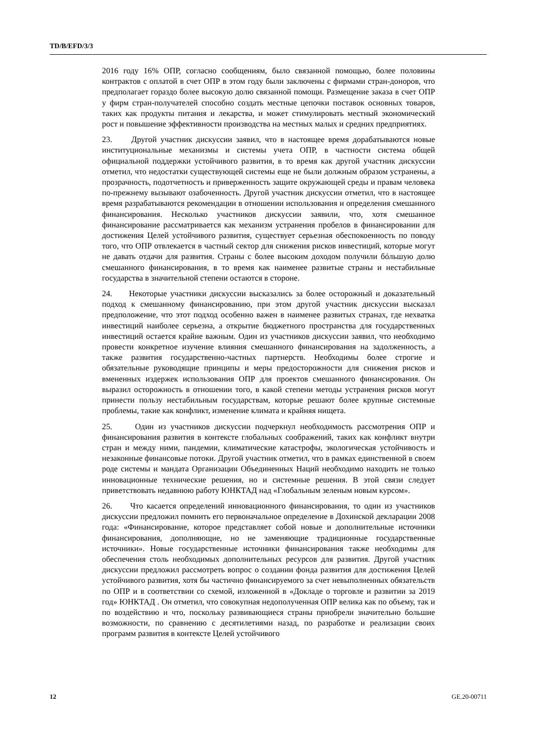TD/B/EFD/3/3
2016 году 16% ОПР, согласно сообщениям, было связанной помощью, более половины контрактов с оплатой в счет ОПР в этом году были заключены с фирмами стран-доноров, что предполагает гораздо более высокую долю связанной помощи. Размещение заказа в счет ОПР у фирм стран-получателей способно создать местные цепочки поставок основных товаров, таких как продукты питания и лекарства, и может стимулировать местный экономический рост и повышение эффективности производства на местных малых и средних предприятиях.
23. Другой участник дискуссии заявил, что в настоящее время дорабатываются новые институциональные механизмы и системы учета ОПР, в частности система общей официальной поддержки устойчивого развития, в то время как другой участник дискуссии отметил, что недостатки существующей системы еще не были должным образом устранены, а прозрачность, подотчетность и приверженность защите окружающей среды и правам человека по-прежнему вызывают озабоченность. Другой участник дискуссии отметил, что в настоящее время разрабатываются рекомендации в отношении использования и определения смешанного финансирования. Несколько участников дискуссии заявили, что, хотя смешанное финансирование рассматривается как механизм устранения пробелов в финансировании для достижения Целей устойчивого развития, существует серьезная обеспокоенность по поводу того, что ОПР отвлекается в частный сектор для снижения рисков инвестиций, которые могут не давать отдачи для развития. Страны с более высоким доходом получили бóльшую долю смешанного финансирования, в то время как наименее развитые страны и нестабильные государства в значительной степени остаются в стороне.
24. Некоторые участники дискуссии высказались за более осторожный и доказательный подход к смешанному финансированию, при этом другой участник дискуссии высказал предположение, что этот подход особенно важен в наименее развитых странах, где нехватка инвестиций наиболее серьезна, а открытие бюджетного пространства для государственных инвестиций остается крайне важным. Один из участников дискуссии заявил, что необходимо провести конкретное изучение влияния смешанного финансирования на задолженность, а также развития государственно-частных партнерств. Необходимы более строгие и обязательные руководящие принципы и меры предосторожности для снижения рисков и вмененных издержек использования ОПР для проектов смешанного финансирования. Он выразил осторожность в отношении того, в какой степени методы устранения рисков могут принести пользу нестабильным государствам, которые решают более крупные системные проблемы, такие как конфликт, изменение климата и крайняя нищета.
25. Один из участников дискуссии подчеркнул необходимость рассмотрения ОПР и финансирования развития в контексте глобальных соображений, таких как конфликт внутри стран и между ними, пандемии, климатические катастрофы, экологическая устойчивость и незаконные финансовые потоки. Другой участник отметил, что в рамках единственной в своем роде системы и мандата Организации Объединенных Наций необходимо находить не только инновационные технические решения, но и системные решения. В этой связи следует приветствовать недавнюю работу ЮНКТАД над «Глобальным зеленым новым курсом».
26. Что касается определений инновационного финансирования, то один из участников дискуссии предложил помнить его первоначальное определение в Дохинской декларации 2008 года: «Финансирование, которое представляет собой новые и дополнительные источники финансирования, дополняющие, но не заменяющие традиционные государственные источники». Новые государственные источники финансирования также необходимы для обеспечения столь необходимых дополнительных ресурсов для развития. Другой участник дискуссии предложил рассмотреть вопрос о создании фонда развития для достижения Целей устойчивого развития, хотя бы частично финансируемого за счет невыполненных обязательств по ОПР и в соответствии со схемой, изложенной в «Докладе о торговле и развитии за 2019 год» ЮНКТАД . Он отметил, что совокупная недополученная ОПР велика как по объему, так и по воздействию и что, поскольку развивающиеся страны приобрели значительно большие возможности, по сравнению с десятилетиями назад, по разработке и реализации своих программ развития в контексте Целей устойчивого
12 GE.20-00711